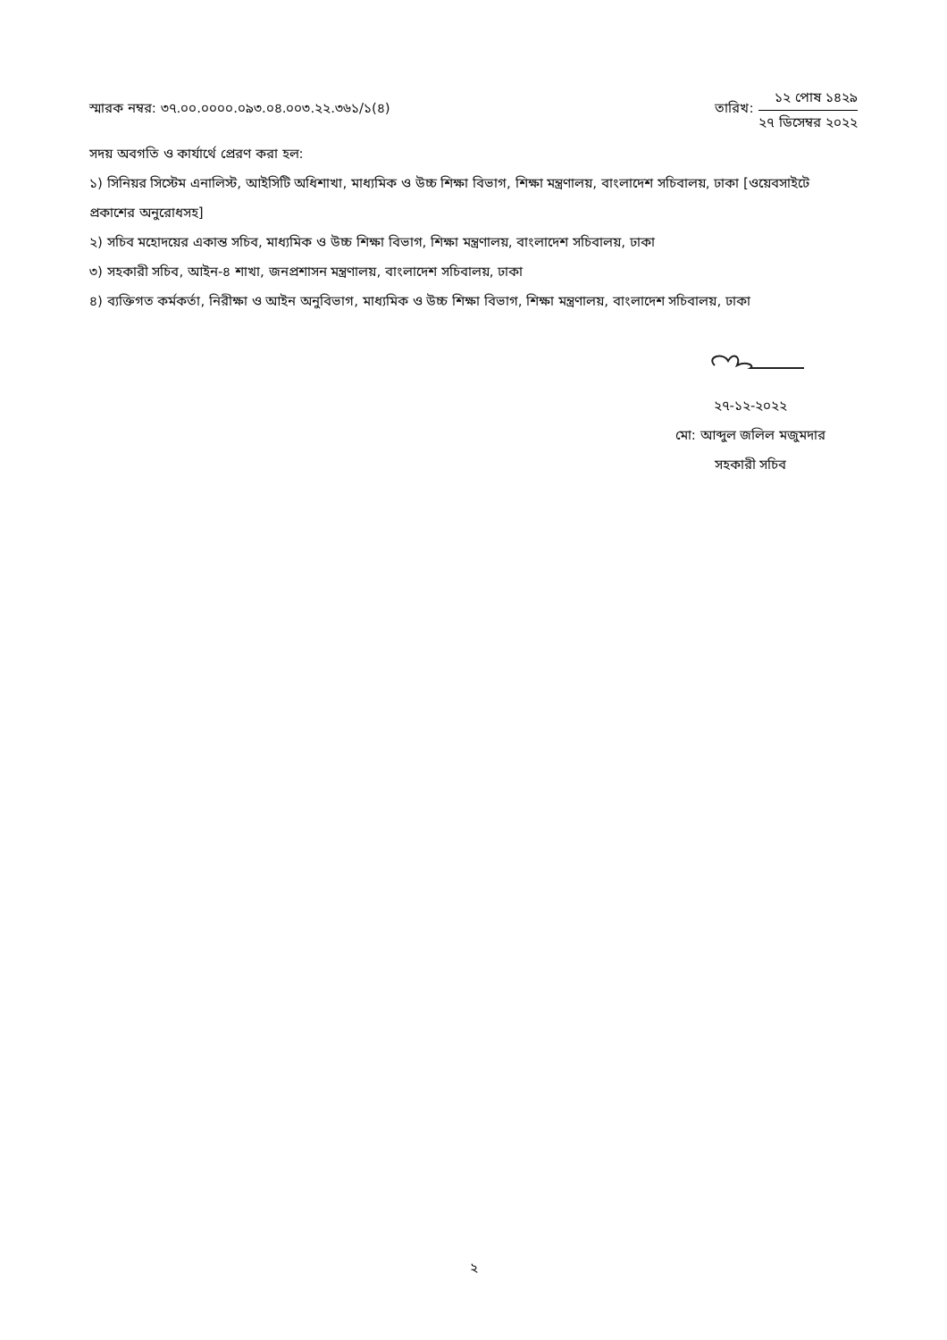স্মারক নম্বর: ৩৭.০০.০০০০.০৯৩.০৪.০০৩.২২.৩৬১/১(৪)
তারিখ:
১২ পোষ ১৪২৯
২৭ ডিসেম্বর ২০২২
সদয় অবগতি ও কার্যার্থে প্রেরণ করা হল:
১) সিনিয়র সিস্টেম এনালিস্ট, আইসিটি অধিশাখা, মাধ্যমিক ও উচ্চ শিক্ষা বিভাগ, শিক্ষা মন্ত্রণালয়, বাংলাদেশ সচিবালয়, ঢাকা [ওয়েবসাইটে প্রকাশের অনুরোধসহ]
২) সচিব মহোদয়ের একান্ত সচিব, মাধ্যমিক ও উচ্চ শিক্ষা বিভাগ, শিক্ষা মন্ত্রণালয়, বাংলাদেশ সচিবালয়, ঢাকা
৩) সহকারী সচিব, আইন-৪ শাখা, জনপ্রশাসন মন্ত্রণালয়, বাংলাদেশ সচিবালয়, ঢাকা
৪) ব্যক্তিগত কর্মকর্তা, নিরীক্ষা ও আইন অনুবিভাগ, মাধ্যমিক ও উচ্চ শিক্ষা বিভাগ, শিক্ষা মন্ত্রণালয়, বাংলাদেশ সচিবালয়, ঢাকা
২৭-১২-২০২২
মো: আব্দুল জলিল মজুমদার
সহকারী সচিব
২